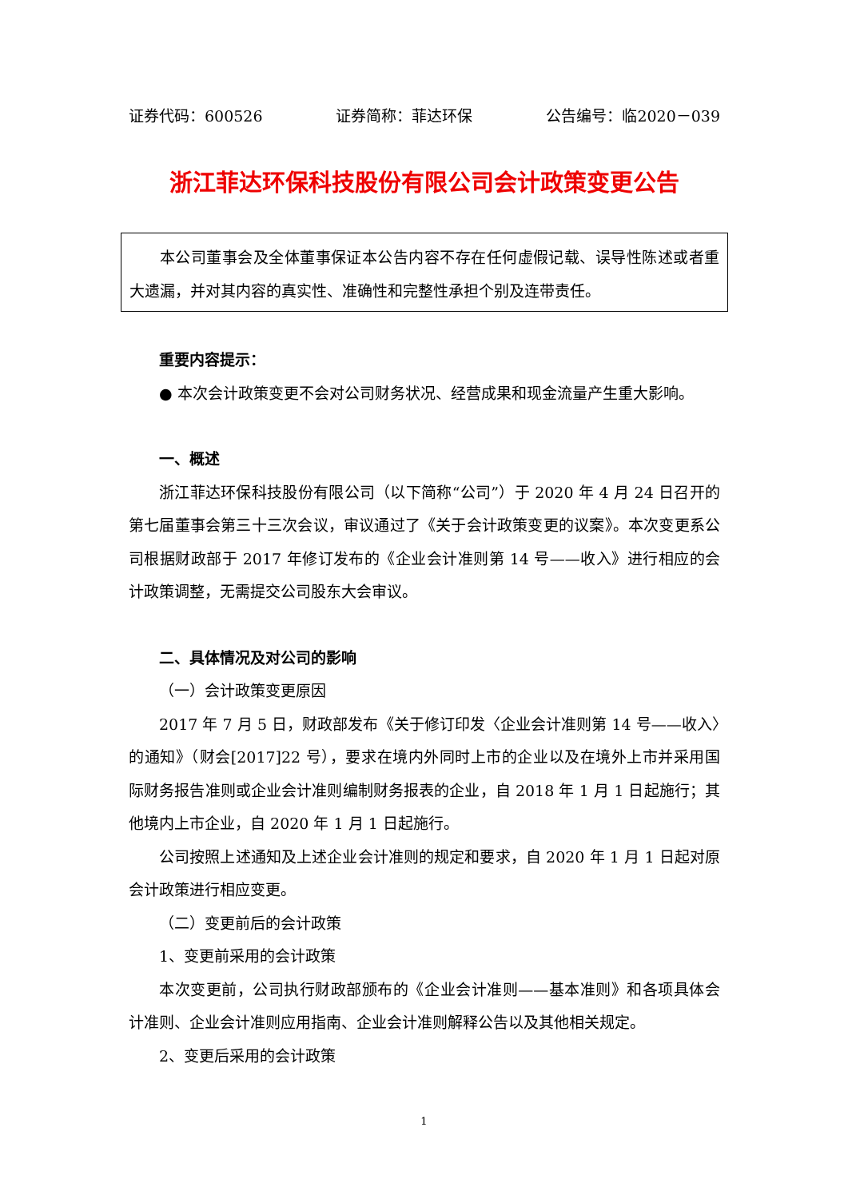证券代码：600526 证券简称：菲达环保 公告编号：临2020－039
浙江菲达环保科技股份有限公司会计政策变更公告
本公司董事会及全体董事保证本公告内容不存在任何虚假记载、误导性陈述或者重大遗漏，并对其内容的真实性、准确性和完整性承担个别及连带责任。
重要内容提示：
● 本次会计政策变更不会对公司财务状况、经营成果和现金流量产生重大影响。
一、概述
浙江菲达环保科技股份有限公司（以下简称“公司”）于 2020 年 4 月 24 日召开的第七届董事会第三十三次会议，审议通过了《关于会计政策变更的议案》。本次变更系公司根据财政部于 2017 年修订发布的《企业会计准则第 14 号——收入》进行相应的会计政策调整，无需提交公司股东大会审议。
二、具体情况及对公司的影响
（一）会计政策变更原因
2017 年 7 月 5 日，财政部发布《关于修订印发〈企业会计准则第 14 号——收入〉的通知》（财会[2017]22 号），要求在境内外同时上市的企业以及在境外上市并采用国际财务报告准则或企业会计准则编制财务报表的企业，自 2018 年 1 月 1 日起施行；其他境内上市企业，自 2020 年 1 月 1 日起施行。
公司按照上述通知及上述企业会计准则的规定和要求，自 2020 年 1 月 1 日起对原会计政策进行相应变更。
（二）变更前后的会计政策
1、变更前采用的会计政策
本次变更前，公司执行财政部颁布的《企业会计准则——基本准则》和各项具体会计准则、企业会计准则应用指南、企业会计准则解释公告以及其他相关规定。
2、变更后采用的会计政策
1